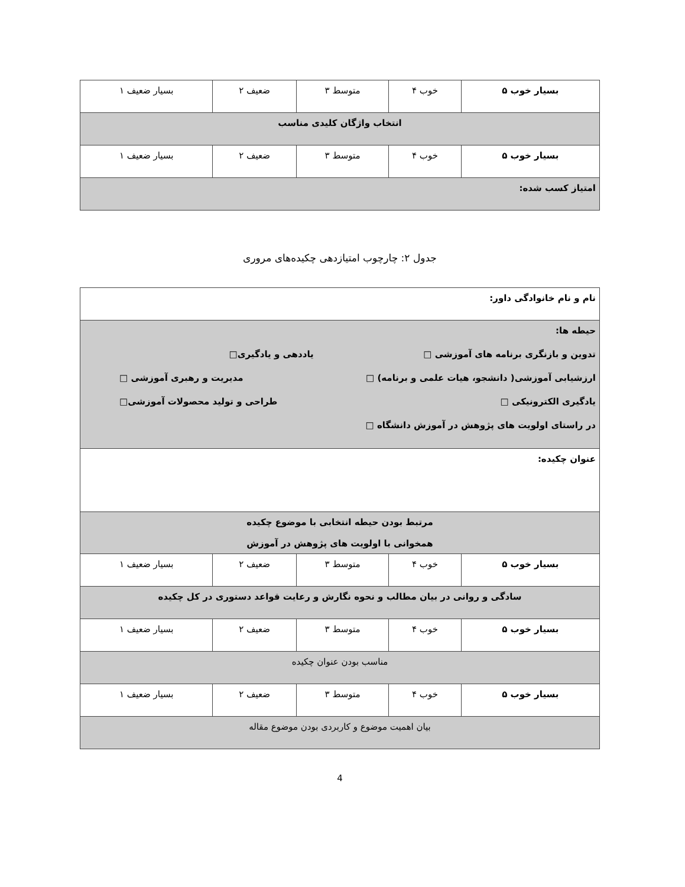| بسیار خوب ۵ | خوب ۴ | متوسط ۳ | ضعیف ۲ | بسیار ضعیف ۱ |
| انتخاب واژگان کلیدی مناسب | | | | |
| بسیار خوب ۵ | خوب ۴ | متوسط ۳ | ضعیف ۲ | بسیار ضعیف ۱ |
| امتیاز کسب شده: | | | | |
جدول ۲: چارچوب امتیازدهی چکیده‌های مروری
| نام و نام خانوادگی داور: | | | | |
| حیطه ها: تدوین و بازنگری برنامه های آموزشی □ یاددهی و یادگیری□ ارزشیابی آموزشی( دانشجو، هیات علمی و برنامه) □ مدیریت و رهبری آموزشی □ یادگیری الکترونیکی □ طراحی و تولید محصولات آموزشی□ در راستای اولویت های پژوهش در آموزش دانشگاه □ | | | | |
| عنوان چکیده: | | | | |
| مرتبط بودن حیطه انتخابی با موضوع چکیده همخوانی با اولویت های پژوهش در آموزش | | | | |
| بسیار خوب ۵ | خوب ۴ | متوسط ۳ | ضعیف ۲ | بسیار ضعیف ۱ |
| سادگی و روانی در بیان مطالب و نحوه نگارش و رعایت قواعد دستوری در کل چکیده | | | | |
| بسیار خوب ۵ | خوب ۴ | متوسط ۳ | ضعیف ۲ | بسیار ضعیف ۱ |
| مناسب بودن عنوان چکیده | | | | |
| بسیار خوب ۵ | خوب ۴ | متوسط ۳ | ضعیف ۲ | بسیار ضعیف ۱ |
| بیان اهمیت موضوع و کاربردی بودن موضوع مقاله | | | | |
4